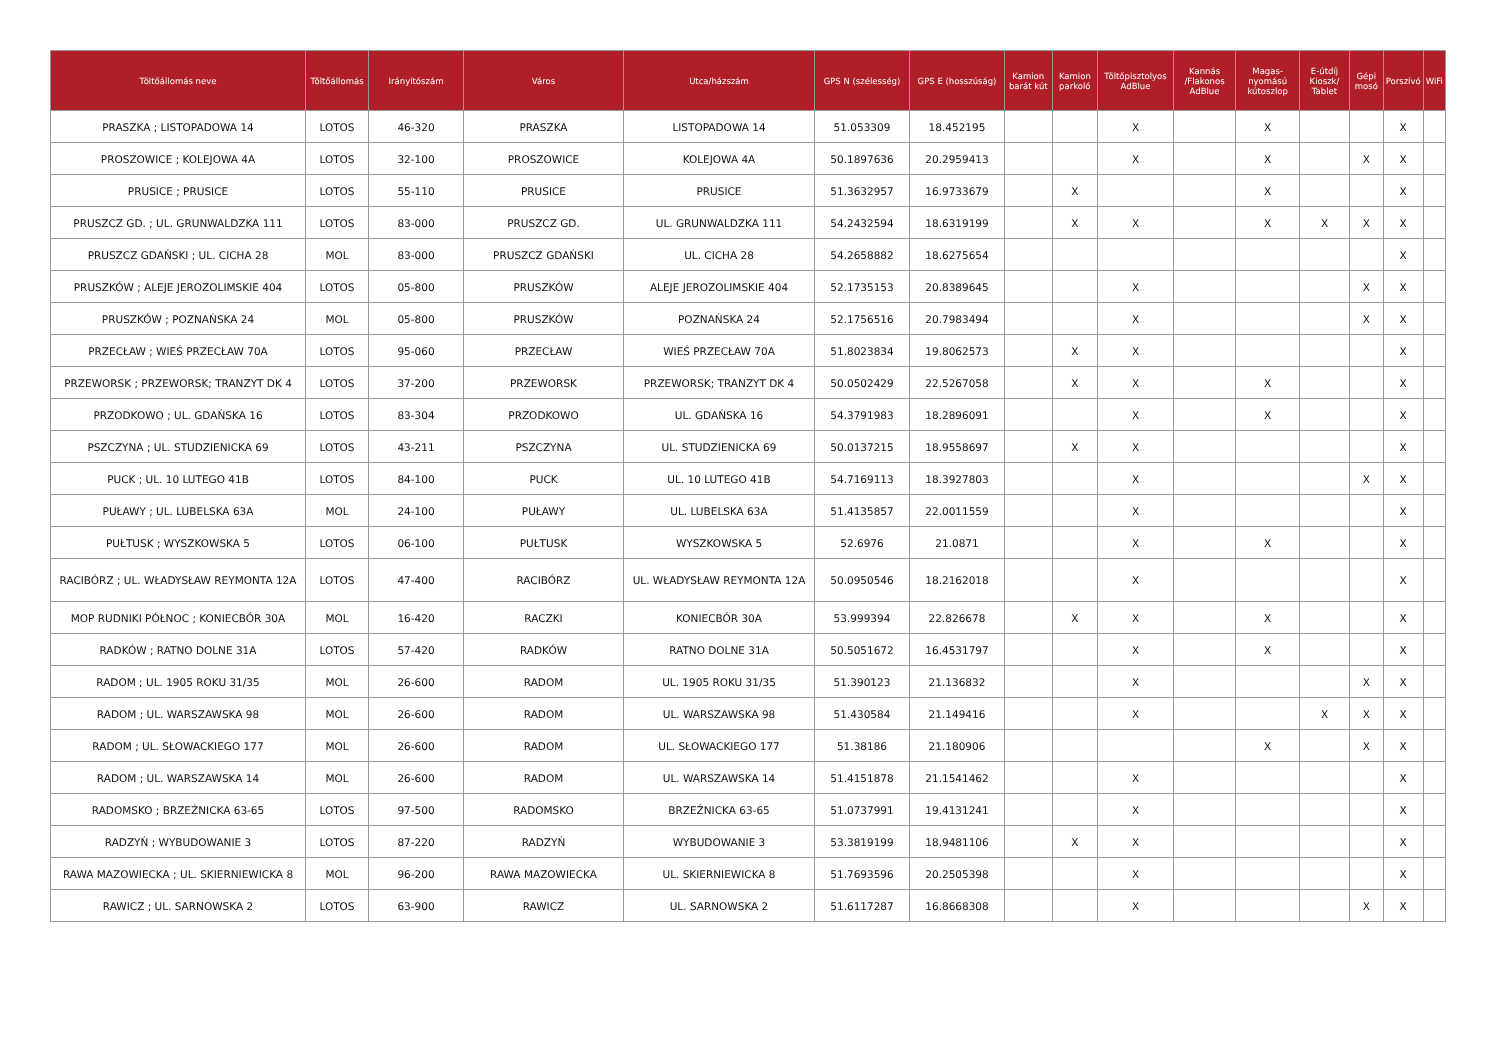| Töltőállomás neve | Töltőállomás | Irányítószám | Város | Utca/házszám | GPS N (szélesség) | GPS E (hosszúság) | Kamion barát kút | Kamion parkoló | Töltőpisztolyos AdBlue | Kannás /Flakonos AdBlue | Magas-nyomású kútoszlop | E-útdíj Kioszk/ Tablet | Gépi mosó | Porszívó | WiFi |
| --- | --- | --- | --- | --- | --- | --- | --- | --- | --- | --- | --- | --- | --- | --- | --- |
| PRASZKA ; LISTOPADOWA 14 | LOTOS | 46-320 | PRASZKA | LISTOPADOWA 14 | 51.053309 | 18.452195 | | | X | | X | | | X | |
| PROSZOWICE ; KOLEJOWA 4A | LOTOS | 32-100 | PROSZOWICE | KOLEJOWA 4A | 50.1897636 | 20.2959413 | | | X | | X | | X | X | |
| PRUSICE ; PRUSICE | LOTOS | 55-110 | PRUSICE | PRUSICE | 51.3632957 | 16.9733679 | | X | | | X | | | X | |
| PRUSZCZ GD. ; UL. GRUNWALDZKA 111 | LOTOS | 83-000 | PRUSZCZ GD. | UL. GRUNWALDZKA 111 | 54.2432594 | 18.6319199 | | X | X | | X | X | X | X | |
| PRUSZCZ GDAŃSKI ; UL. CICHA 28 | MOL | 83-000 | PRUSZCZ GDAŃSKI | UL. CICHA 28 | 54.2658882 | 18.6275654 | | | | | | | | X | |
| PRUSZKÓW ; ALEJE JEROZOLIMSKIE 404 | LOTOS | 05-800 | PRUSZKÓW | ALEJE JEROZOLIMSKIE 404 | 52.1735153 | 20.8389645 | | | X | | | | X | X | |
| PRUSZKÓW ; POZNAŃSKA 24 | MOL | 05-800 | PRUSZKÓW | POZNAŃSKA 24 | 52.1756516 | 20.7983494 | | | X | | | | X | X | |
| PRZECŁAW ; WIEŚ PRZECŁAW 70A | LOTOS | 95-060 | PRZECŁAW | WIEŚ PRZECŁAW 70A | 51.8023834 | 19.8062573 | | X | X | | | | | X | |
| PRZEWORSK ; PRZEWORSK; TRANZYT DK 4 | LOTOS | 37-200 | PRZEWORSK | PRZEWORSK; TRANZYT DK 4 | 50.0502429 | 22.5267058 | | X | X | | X | | | X | |
| PRZODKOWO ; UL. GDAŃSKA 16 | LOTOS | 83-304 | PRZODKOWO | UL. GDAŃSKA 16 | 54.3791983 | 18.2896091 | | | X | | X | | | X | |
| PSZCZYNA ; UL. STUDZIENICKA 69 | LOTOS | 43-211 | PSZCZYNA | UL. STUDZIENICKA 69 | 50.0137215 | 18.9558697 | | X | X | | | | | X | |
| PUCK ; UL. 10 LUTEGO 41B | LOTOS | 84-100 | PUCK | UL. 10 LUTEGO 41B | 54.7169113 | 18.3927803 | | | X | | | | X | X | |
| PUŁAWY ; UL. LUBELSKA 63A | MOL | 24-100 | PUŁAWY | UL. LUBELSKA 63A | 51.4135857 | 22.0011559 | | | X | | | | | X | |
| PUŁTUSK ; WYSZKOWSKA 5 | LOTOS | 06-100 | PUŁTUSK | WYSZKOWSKA 5 | 52.6976 | 21.0871 | | | X | | X | | | X | |
| RACIBÓRZ ; UL. WŁADYSŁAW REYMONTA 12A | LOTOS | 47-400 | RACIBÓRZ | UL. WŁADYSŁAW REYMONTA 12A | 50.0950546 | 18.2162018 | | | X | | | | | X | |
| MOP RUDNIKI PÓŁNOC ; KONIECBÓR 30A | MOL | 16-420 | RACZKI | KONIECBÓR 30A | 53.999394 | 22.826678 | | X | X | | X | | | X | |
| RADKÓW ; RATNO DOLNE 31A | LOTOS | 57-420 | RADKÓW | RATNO DOLNE 31A | 50.5051672 | 16.4531797 | | | X | | X | | | X | |
| RADOM ; UL. 1905 ROKU 31/35 | MOL | 26-600 | RADOM | UL. 1905 ROKU 31/35 | 51.390123 | 21.136832 | | | X | | | | X | X | |
| RADOM ; UL. WARSZAWSKA 98 | MOL | 26-600 | RADOM | UL. WARSZAWSKA 98 | 51.430584 | 21.149416 | | | X | | | X | X | X | |
| RADOM ; UL. SŁOWACKIEGO 177 | MOL | 26-600 | RADOM | UL. SŁOWACKIEGO 177 | 51.38186 | 21.180906 | | | | | X | | X | X | |
| RADOM ; UL. WARSZAWSKA 14 | MOL | 26-600 | RADOM | UL. WARSZAWSKA 14 | 51.4151878 | 21.1541462 | | | X | | | | | X | |
| RADOMSKO ; BRZEŹNICKA 63-65 | LOTOS | 97-500 | RADOMSKO | BRZEŹNICKA 63-65 | 51.0737991 | 19.4131241 | | | X | | | | | X | |
| RADZYŃ ; WYBUDOWANIE 3 | LOTOS | 87-220 | RADZYŃ | WYBUDOWANIE 3 | 53.3819199 | 18.9481106 | | X | X | | | | | X | |
| RAWA MAZOWIECKA ; UL. SKIERNIEWICKA 8 | MOL | 96-200 | RAWA MAZOWIECKA | UL. SKIERNIEWICKA 8 | 51.7693596 | 20.2505398 | | | X | | | | | X | |
| RAWICZ ; UL. SARNOWSKA 2 | LOTOS | 63-900 | RAWICZ | UL. SARNOWSKA 2 | 51.6117287 | 16.8668308 | | | X | | | | X | X | |